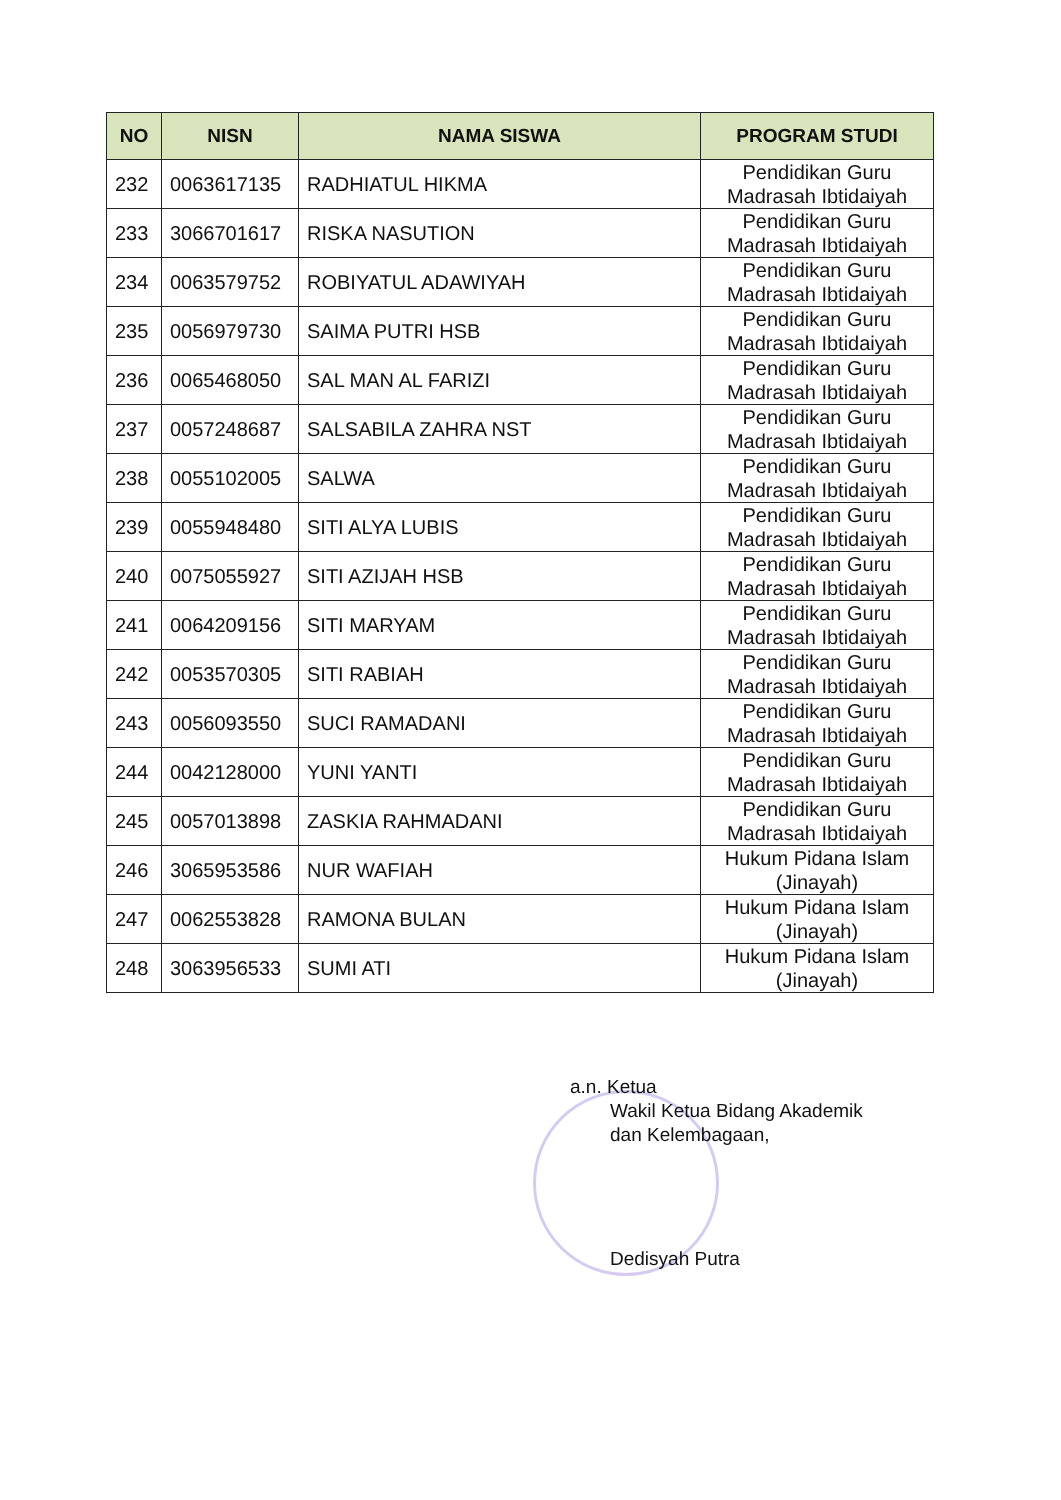| NO | NISN | NAMA SISWA | PROGRAM STUDI |
| --- | --- | --- | --- |
| 232 | 0063617135 | RADHIATUL HIKMA | Pendidikan Guru Madrasah Ibtidaiyah |
| 233 | 3066701617 | RISKA NASUTION | Pendidikan Guru Madrasah Ibtidaiyah |
| 234 | 0063579752 | ROBIYATUL ADAWIYAH | Pendidikan Guru Madrasah Ibtidaiyah |
| 235 | 0056979730 | SAIMA PUTRI HSB | Pendidikan Guru Madrasah Ibtidaiyah |
| 236 | 0065468050 | SAL MAN AL FARIZI | Pendidikan Guru Madrasah Ibtidaiyah |
| 237 | 0057248687 | SALSABILA ZAHRA NST | Pendidikan Guru Madrasah Ibtidaiyah |
| 238 | 0055102005 | SALWA | Pendidikan Guru Madrasah Ibtidaiyah |
| 239 | 0055948480 | SITI ALYA LUBIS | Pendidikan Guru Madrasah Ibtidaiyah |
| 240 | 0075055927 | SITI AZIJAH HSB | Pendidikan Guru Madrasah Ibtidaiyah |
| 241 | 0064209156 | SITI MARYAM | Pendidikan Guru Madrasah Ibtidaiyah |
| 242 | 0053570305 | SITI RABIAH | Pendidikan Guru Madrasah Ibtidaiyah |
| 243 | 0056093550 | SUCI RAMADANI | Pendidikan Guru Madrasah Ibtidaiyah |
| 244 | 0042128000 | YUNI YANTI | Pendidikan Guru Madrasah Ibtidaiyah |
| 245 | 0057013898 | ZASKIA RAHMADANI | Pendidikan Guru Madrasah Ibtidaiyah |
| 246 | 3065953586 | NUR WAFIAH | Hukum Pidana Islam (Jinayah) |
| 247 | 0062553828 | RAMONA BULAN | Hukum Pidana Islam (Jinayah) |
| 248 | 3063956533 | SUMI ATI | Hukum Pidana Islam (Jinayah) |
a.n. Ketua
Wakil Ketua Bidang Akademik
dan Kelembagaan,
Dedisyah Putra